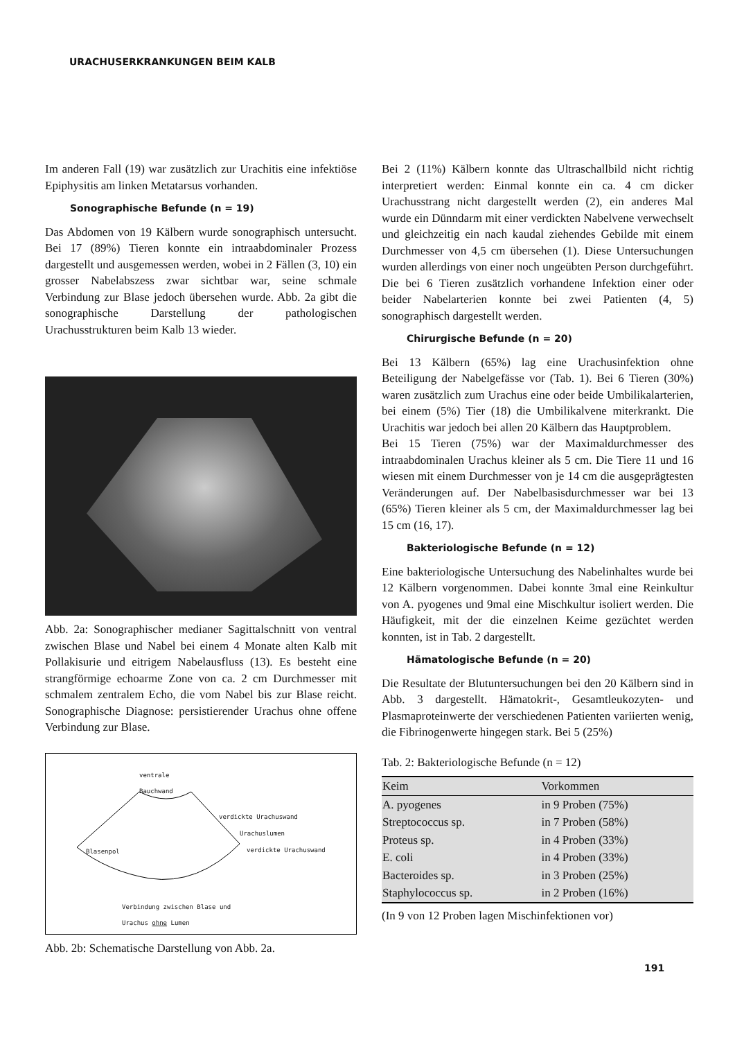URACHUSERKRANKUNGEN BEIM KALB
Im anderen Fall (19) war zusätzlich zur Urachitis eine infektiöse Epiphysitis am linken Metatarsus vorhanden.
Sonographische Befunde (n = 19)
Das Abdomen von 19 Kälbern wurde sonographisch untersucht. Bei 17 (89%) Tieren konnte ein intraabdominaler Prozess dargestellt und ausgemessen werden, wobei in 2 Fällen (3, 10) ein grosser Nabelabszess zwar sichtbar war, seine schmale Verbindung zur Blase jedoch übersehen wurde. Abb. 2a gibt die sonographische Darstellung der pathologischen Urachusstrukturen beim Kalb 13 wieder.
Abb. 2a: Sonographischer medianer Sagittalschnitt von ventral zwischen Blase und Nabel bei einem 4 Monate alten Kalb mit Pollakisurie und eitrigem Nabelausfluss (13). Es besteht eine strangförmige echoarme Zone von ca. 2 cm Durchmesser mit schmalem zentralem Echo, die vom Nabel bis zur Blase reicht. Sonographische Diagnose: persistierender Urachus ohne offene Verbindung zur Blase.
ventrale
Bauchwand
verdickte Urachuswand
Urachuslumen
Blasenpol verdickte Urachuswand
Verbindung zwischen Blase und
Urachus ohne Lumen
Abb. 2b: Schematische Darstellung von Abb. 2a.
Bei 2 (11%) Kälbern konnte das Ultraschallbild nicht richtig interpretiert werden: Einmal konnte ein ca. 4 cm dicker Urachusstrang nicht dargestellt werden (2), ein anderes Mal wurde ein Dünndarm mit einer verdickten Nabelvene verwechselt und gleichzeitig ein nach kaudal ziehendes Gebilde mit einem Durchmesser von 4,5 cm übersehen (1). Diese Untersuchungen wurden allerdings von einer noch ungeübten Person durchgeführt. Die bei 6 Tieren zusätzlich vorhandene Infektion einer oder beider Nabelarterien konnte bei zwei Patienten (4, 5) sonographisch dargestellt werden.
Chirurgische Befunde (n = 20)
Bei 13 Kälbern (65%) lag eine Urachusinfektion ohne Beteiligung der Nabelgefässe vor (Tab. 1). Bei 6 Tieren (30%) waren zusätzlich zum Urachus eine oder beide Umbilikalarterien, bei einem (5%) Tier (18) die Umbilikalvene miterkrankt. Die Urachitis war jedoch bei allen 20 Kälbern das Hauptproblem.
Bei 15 Tieren (75%) war der Maximaldurchmesser des intraabdominalen Urachus kleiner als 5 cm. Die Tiere 11 und 16 wiesen mit einem Durchmesser von je 14 cm die ausgeprägtesten Veränderungen auf. Der Nabelbasisdurchmesser war bei 13 (65%) Tieren kleiner als 5 cm, der Maximaldurchmesser lag bei 15 cm (16, 17).
Bakteriologische Befunde (n = 12)
Eine bakteriologische Untersuchung des Nabelinhaltes wurde bei 12 Kälbern vorgenommen. Dabei konnte 3mal eine Reinkultur von A. pyogenes und 9mal eine Mischkultur isoliert werden. Die Häufigkeit, mit der die einzelnen Keime gezüchtet werden konnten, ist in Tab. 2 dargestellt.
Hämatologische Befunde (n = 20)
Die Resultate der Blutuntersuchungen bei den 20 Kälbern sind in Abb. 3 dargestellt. Hämatokrit-, Gesamtleukozyten- und Plasmaproteinwerte der verschiedenen Patienten variierten wenig, die Fibrinogenwerte hingegen stark. Bei 5 (25%)
Tab. 2: Bakteriologische Befunde (n = 12)
| Keim | Vorkommen |
| --- | --- |
| A. pyogenes | in 9 Proben (75%) |
| Streptococcus sp. | in 7 Proben (58%) |
| Proteus sp. | in 4 Proben (33%) |
| E. coli | in 4 Proben (33%) |
| Bacteroides sp. | in 3 Proben (25%) |
| Staphylococcus sp. | in 2 Proben (16%) |
(In 9 von 12 Proben lagen Mischinfektionen vor)
191